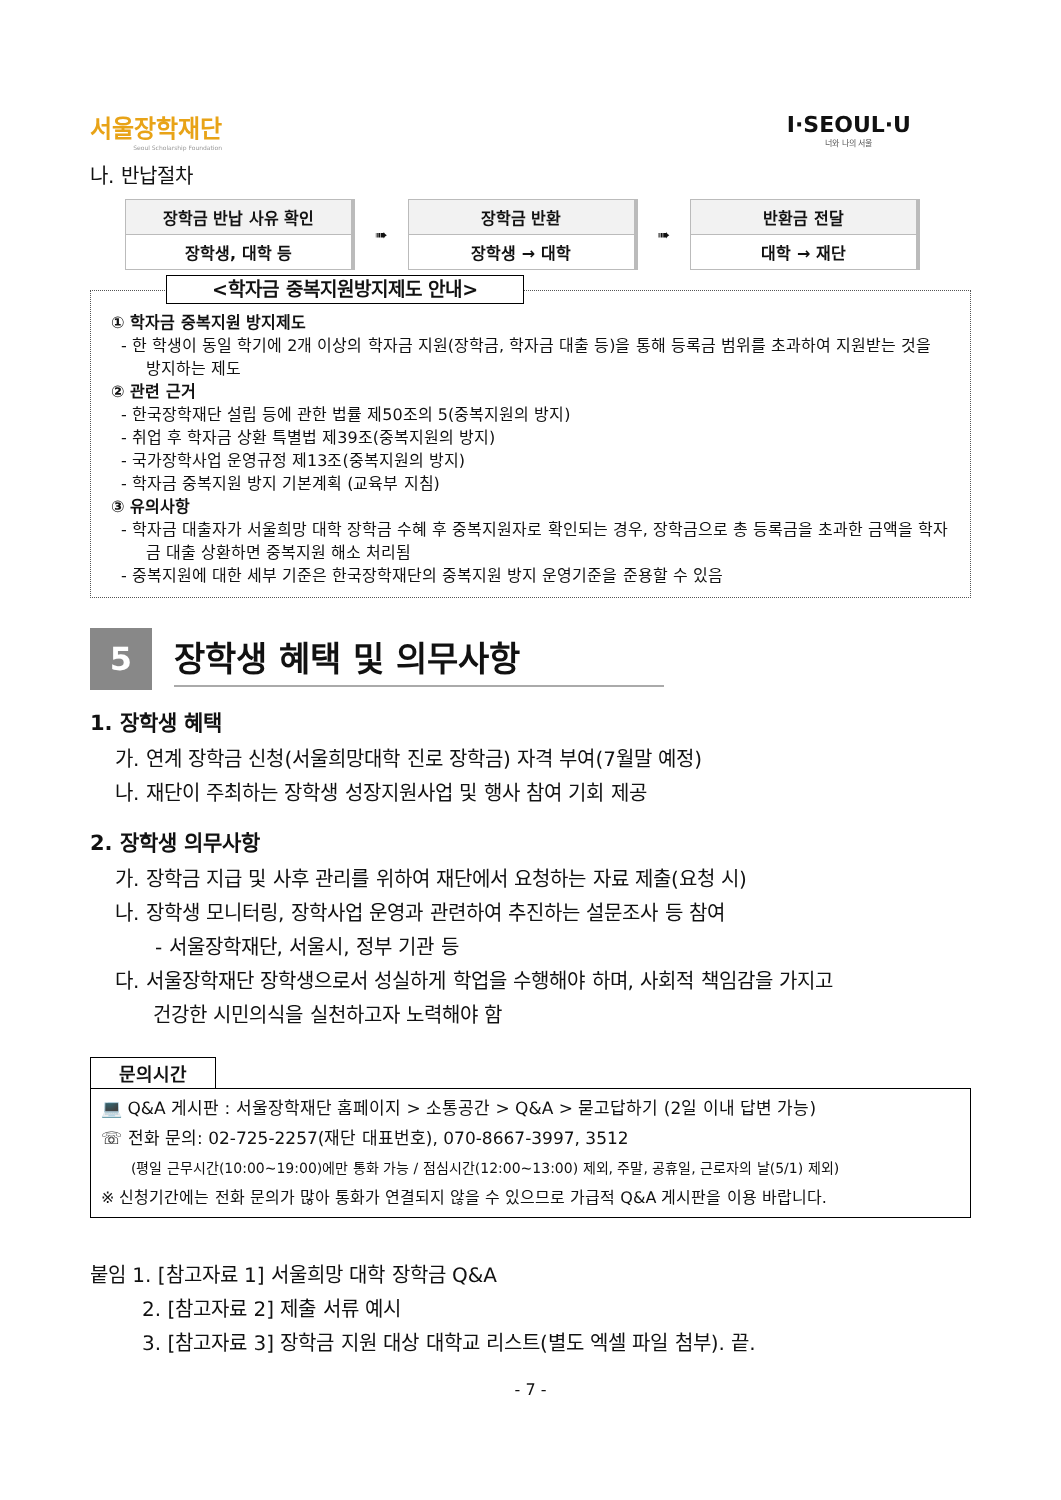서울장학재단
Seoul Scholarship Foundation
I·SEOUL·U
너와 나의 서울
나. 반납절차
| 장학금 반납 사유 확인 |
| 장학생, 대학 등 |
➠
| 장학금 반환 |
| 장학생 → 대학 |
➠
| 반환금 전달 |
| 대학 → 재단 |
<학자금 중복지원방지제도 안내>
① 학자금 중복지원 방지제도
- 한 학생이 동일 학기에 2개 이상의 학자금 지원(장학금, 학자금 대출 등)을 통해 등록금 범위를 초과하여 지원받는 것을 방지하는 제도
② 관련 근거
- 한국장학재단 설립 등에 관한 법률 제50조의 5(중복지원의 방지)
- 취업 후 학자금 상환 특별법 제39조(중복지원의 방지)
- 국가장학사업 운영규정 제13조(중복지원의 방지)
- 학자금 중복지원 방지 기본계획 (교육부 지침)
③ 유의사항
- 학자금 대출자가 서울희망 대학 장학금 수혜 후 중복지원자로 확인되는 경우, 장학금으로 총 등록금을 초과한 금액을 학자금 대출 상환하면 중복지원 해소 처리됨
- 중복지원에 대한 세부 기준은 한국장학재단의 중복지원 방지 운영기준을 준용할 수 있음
5
장학생 혜택 및 의무사항
1. 장학생 혜택
가. 연계 장학금 신청(서울희망대학 진로 장학금) 자격 부여(7월말 예정)
나. 재단이 주최하는 장학생 성장지원사업 및 행사 참여 기회 제공
2. 장학생 의무사항
가. 장학금 지급 및 사후 관리를 위하여 재단에서 요청하는 자료 제출(요청 시)
나. 장학생 모니터링, 장학사업 운영과 관련하여 추진하는 설문조사 등 참여
- 서울장학재단, 서울시, 정부 기관 등
다. 서울장학재단 장학생으로서 성실하게 학업을 수행해야 하며, 사회적 책임감을 가지고
건강한 시민의식을 실천하고자 노력해야 함
문의시간
💻 Q&A 게시판 : 서울장학재단 홈페이지 > 소통공간 > Q&A > 묻고답하기 (2일 이내 답변 가능)
☏ 전화 문의: 02-725-2257(재단 대표번호), 070-8667-3997, 3512
(평일 근무시간(10:00~19:00)에만 통화 가능 / 점심시간(12:00~13:00) 제외, 주말, 공휴일, 근로자의 날(5/1) 제외)
※ 신청기간에는 전화 문의가 많아 통화가 연결되지 않을 수 있으므로 가급적 Q&A 게시판을 이용 바랍니다.
붙임 1. [참고자료 1] 서울희망 대학 장학금 Q&A
2. [참고자료 2] 제출 서류 예시
3. [참고자료 3] 장학금 지원 대상 대학교 리스트(별도 엑셀 파일 첨부). 끝.
- 7 -